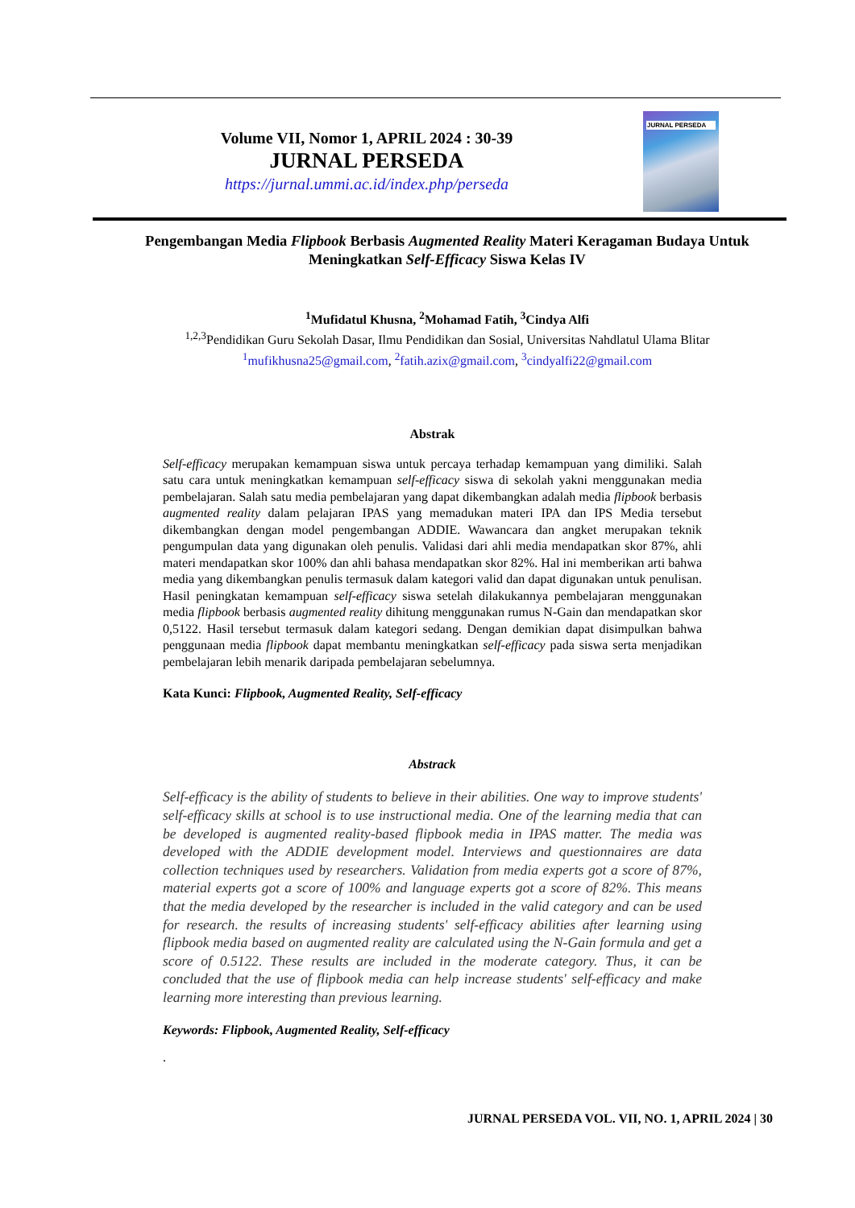Volume VII, Nomor 1, APRIL 2024 : 30-39
JURNAL PERSEDA
https://jurnal.ummi.ac.id/index.php/perseda
JURNAL PERSEDA
Pengembangan Media Flipbook Berbasis Augmented Reality Materi Keragaman Budaya Untuk Meningkatkan Self-Efficacy Siswa Kelas IV
<sup>1</sup> Mufidatul Khusna, <sup>2</sup>Mohamad Fatih, <sup>3</sup>Cindya Alfi
<sup>1,2,3</sup>Pendidikan Guru Sekolah Dasar, Ilmu Pendidikan dan Sosial, Universitas Nahdlatul Ulama Blitar
<sup>1</sup> mufikhusna25@gmail.com, <sup>2</sup>fatih.azix@gmail.com, <sup>3</sup>cindyalfi22@gmail.com
Abstrak
Self-efficacy merupakan kemampuan siswa untuk percaya terhadap kemampuan yang dimiliki. Salah satu cara untuk meningkatkan kemampuan self-efficacy siswa di sekolah yakni menggunakan media pembelajaran. Salah satu media pembelajaran yang dapat dikembangkan adalah media flipbook berbasis augmented reality dalam pelajaran IPAS yang memadukan materi IPA dan IPS Media tersebut dikembangkan dengan model pengembangan ADDIE. Wawancara dan angket merupakan teknik pengumpulan data yang digunakan oleh penulis. Validasi dari ahli media mendapatkan skor 87%, ahli materi mendapatkan skor 100% dan ahli bahasa mendapatkan skor 82%. Hal ini memberikan arti bahwa media yang dikembangkan penulis termasuk dalam kategori valid dan dapat digunakan untuk penulisan. Hasil peningkatan kemampuan self-efficacy siswa setelah dilakukannya pembelajaran menggunakan media flipbook berbasis augmented reality dihitung menggunakan rumus N-Gain dan mendapatkan skor 0,5122. Hasil tersebut termasuk dalam kategori sedang. Dengan demikian dapat disimpulkan bahwa penggunaan media flipbook dapat membantu meningkatkan self-efficacy pada siswa serta menjadikan pembelajaran lebih menarik daripada pembelajaran sebelumnya.
Kata Kunci: Flipbook, Augmented Reality, Self-efficacy
Abstrack
Self-efficacy is the ability of students to believe in their abilities. One way to improve students' self-efficacy skills at school is to use instructional media. One of the learning media that can be developed is augmented reality-based flipbook media in IPAS matter. The media was developed with the ADDIE development model. Interviews and questionnaires are data collection techniques used by researchers. Validation from media experts got a score of 87%, material experts got a score of 100% and language experts got a score of 82%. This means that the media developed by the researcher is included in the valid category and can be used for research. the results of increasing students' self-efficacy abilities after learning using flipbook media based on augmented reality are calculated using the N-Gain formula and get a score of 0.5122. These results are included in the moderate category. Thus, it can be concluded that the use of flipbook media can help increase students' self-efficacy and make learning more interesting than previous learning.
Keywords: Flipbook, Augmented Reality, Self-efficacy
.
JURNAL PERSEDA VOL. VII, NO. 1, APRIL 2024 | 30